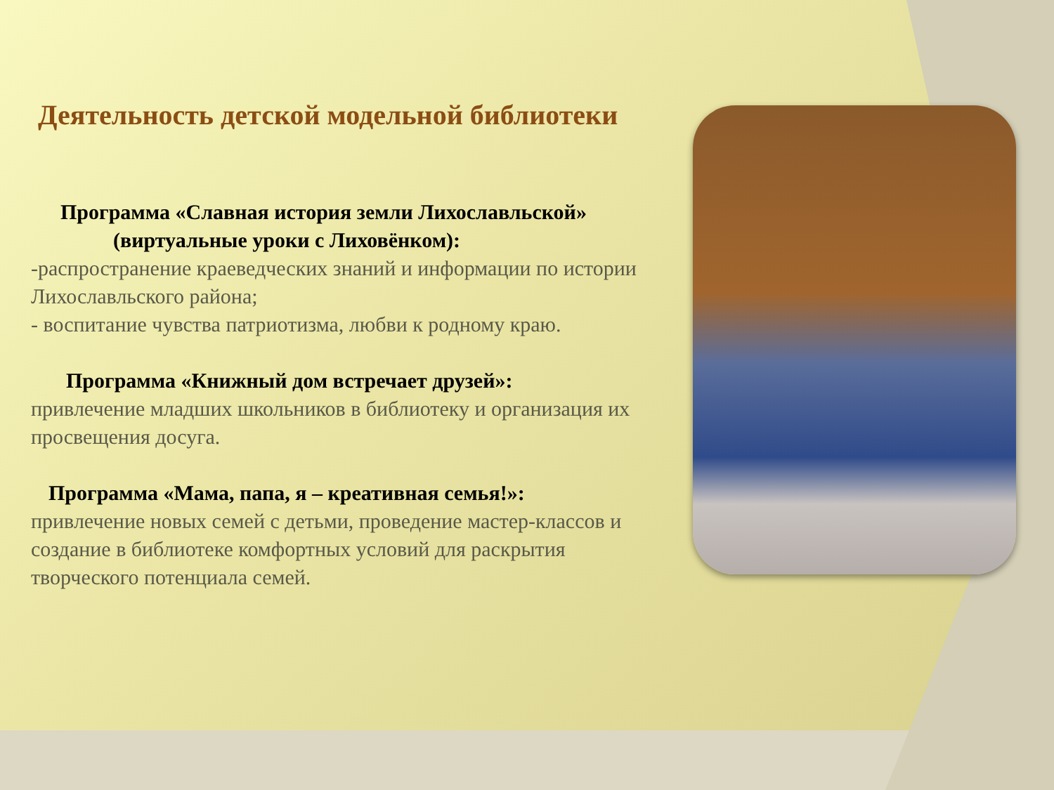Деятельность детской модельной библиотеки
Программа «Славная история земли Лихославльской»
(виртуальные уроки с Лиховёнком):
-распространение краеведческих знаний и информации по истории Лихославльского района;
- воспитание чувства патриотизма, любви к родному краю.
Программа «Книжный дом встречает друзей»:
привлечение младших школьников в библиотеку и организация их просвещения досуга.
Программа «Мама, папа, я – креативная семья!»:
привлечение новых семей с детьми, проведение мастер-классов и создание в библиотеке комфортных условий для раскрытия творческого потенциала семей.